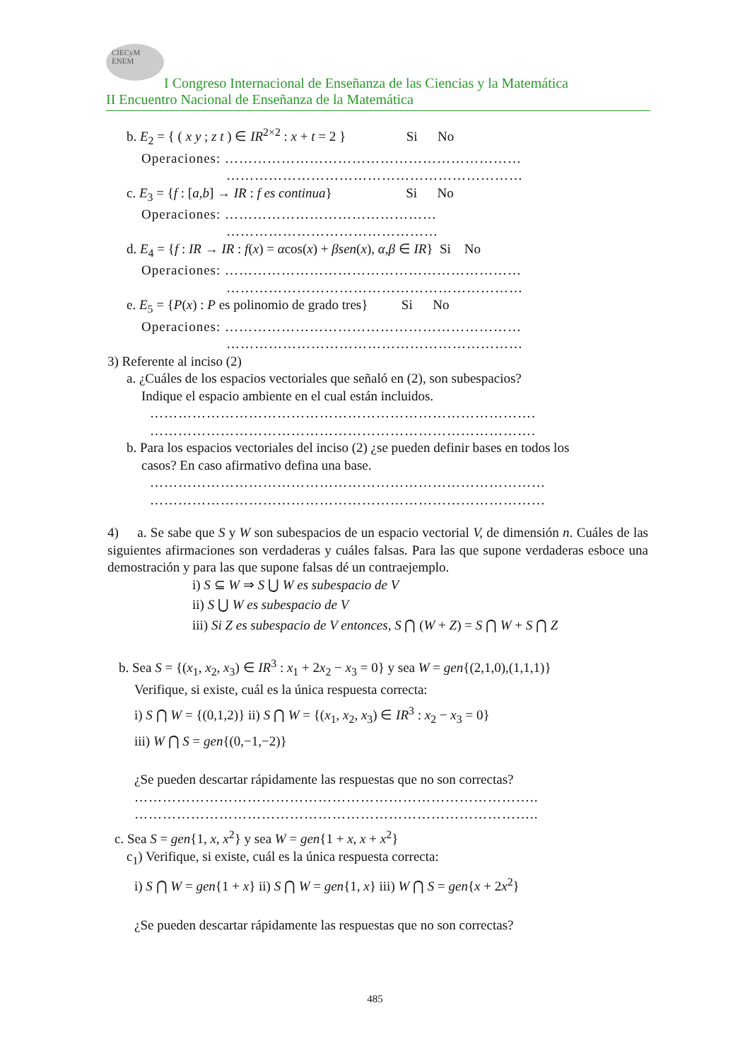CIECyM
ENEM
I Congreso Internacional de Enseñanza de las Ciencias y la Matemática
II Encuentro Nacional de Enseñanza de la Matemática
b. E<sub>2</sub> = { ( x y ; z t ) ∈ IR<sup>2×2</sup> : x + t = 2 } Si No
Operaciones: ………………………………………………………
………………………………………………………
c. E<sub>3</sub> = {f : [a,b] → IR : f es continua} Si No
Operaciones: ………………………………………
………………………………………
d. E<sub>4</sub> = {f : IR → IR : f(x) = αcos(x) + βsen(x), α,β ∈ IR} Si No
Operaciones: ………………………………………………………
………………………………………………………
e. E<sub>5</sub> = {P(x) : P es polinomio de grado tres} Si No
Operaciones: ………………………………………………………
………………………………………………………
3) Referente al inciso (2)
a. ¿Cuáles de los espacios vectoriales que señaló en (2), son subespacios?
Indique el espacio ambiente en el cual están incluidos.
……………………………………………………………………….
……………………………………………………………………….
b. Para los espacios vectoriales del inciso (2) ¿se pueden definir bases en todos los
casos? En caso afirmativo defina una base.
…………………………………………………………………………
…………………………………………………………………………
4) a. Se sabe que S y W son subespacios de un espacio vectorial V, de dimensión n. Cuáles de las siguientes afirmaciones son verdaderas y cuáles falsas. Para las que supone verdaderas esboce una demostración y para las que supone falsas dé un contraejemplo.
i) S ⊆ W ⇒ S ⋃ W es subespacio de V
ii) S ⋃ W es subespacio de V
iii) Si Z es subespacio de V entonces, S ⋂ (W + Z) = S ⋂ W + S ⋂ Z
b. Sea S = {(x<sub>1</sub>, x<sub>2</sub>, x<sub>3</sub>) ∈ IR<sup>3</sup> : x<sub>1</sub> + 2x<sub>2</sub> − x<sub>3</sub> = 0} y sea W = gen{(2,1,0),(1,1,1)}
Verifique, si existe, cuál es la única respuesta correcta:
i) S ⋂ W = {(0,1,2)} ii) S ⋂ W = {(x<sub>1</sub>, x<sub>2</sub>, x<sub>3</sub>) ∈ IR<sup>3</sup> : x<sub>2</sub> − x<sub>3</sub> = 0}
iii) W ⋂ S = gen{(0,−1,−2)}
¿Se pueden descartar rápidamente las respuestas que no son correctas?
…………………………………………………………………………..
…………………………………………………………………………..
c. Sea S = gen{1, x, x<sup>2</sup>} y sea W = gen{1 + x, x + x<sup>2</sup>}
c<sub>1</sub>) Verifique, si existe, cuál es la única respuesta correcta:
i) S ⋂ W = gen{1 + x} ii) S ⋂ W = gen{1, x} iii) W ⋂ S = gen{x + 2x<sup>2</sup>}
¿Se pueden descartar rápidamente las respuestas que no son correctas?
485